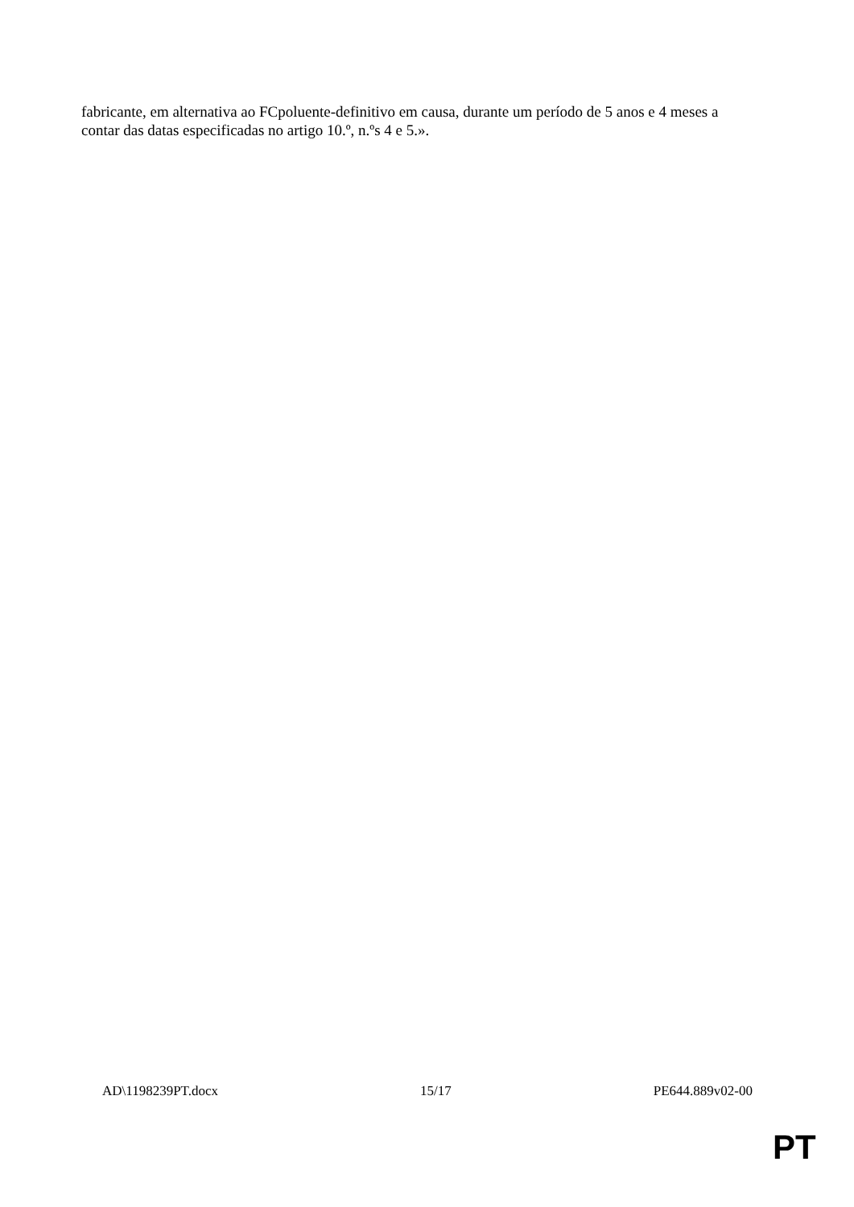fabricante, em alternativa ao FCpoluente-definitivo em causa, durante um período de 5 anos e 4 meses a contar das datas especificadas no artigo 10.º, n.ºs 4 e 5.».
AD\1198239PT.docx 15/17 PE644.889v02-00
PT